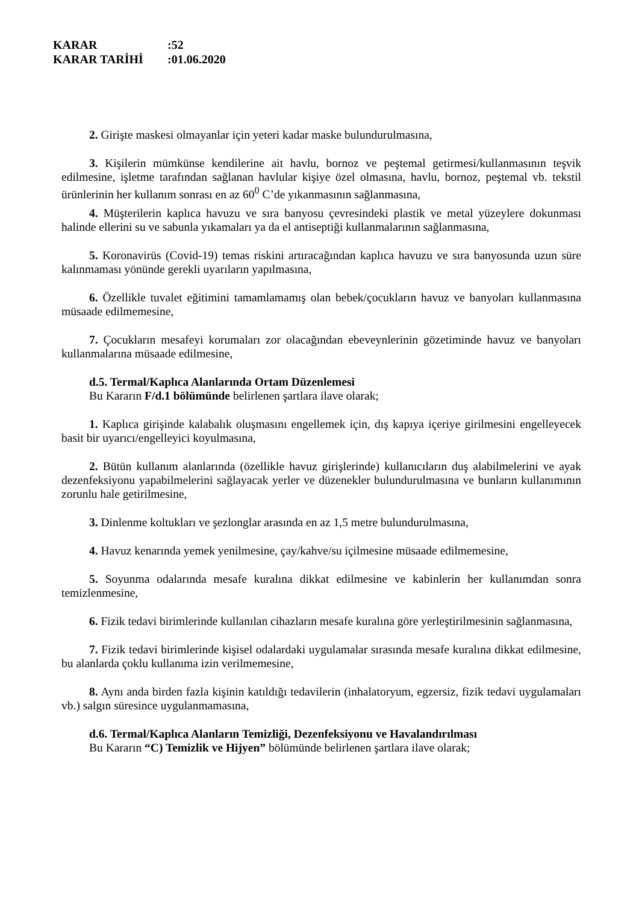KARAR:52
KARAR TARİHİ:01.06.2020
2. Girişte maskesi olmayanlar için yeteri kadar maske bulundurulmasına,
3. Kişilerin mümkünse kendilerine ait havlu, bornoz ve peştemal getirmesi/kullanmasının teşvik edilmesine, işletme tarafından sağlanan havlular kişiye özel olmasına, havlu, bornoz, peştemal vb. tekstil ürünlerinin her kullanım sonrası en az 60<sup>0</sup> C’de yıkanmasının sağlanmasına,
4. Müşterilerin kaplıca havuzu ve sıra banyosu çevresindeki plastik ve metal yüzeylere dokunması halinde ellerini su ve sabunla yıkamaları ya da el antiseptiği kullanmalarının sağlanmasına,
5. Koronavirüs (Covid-19) temas riskini artıracağından kaplıca havuzu ve sıra banyosunda uzun süre kalınmaması yönünde gerekli uyarıların yapılmasına,
6. Özellikle tuvalet eğitimini tamamlamamış olan bebek/çocukların havuz ve banyoları kullanmasına müsaade edilmemesine,
7. Çocukların mesafeyi korumaları zor olacağından ebeveynlerinin gözetiminde havuz ve banyoları kullanmalarına müsaade edilmesine,
d.5. Termal/Kaplıca Alanlarında Ortam Düzenlemesi
Bu Kararın F/d.1 bölümünde belirlenen şartlara ilave olarak;
1. Kaplıca girişinde kalabalık oluşmasını engellemek için, dış kapıya içeriye girilmesini engelleyecek basit bir uyarıcı/engelleyici koyulmasına,
2. Bütün kullanım alanlarında (özellikle havuz girişlerinde) kullanıcıların duş alabilmelerini ve ayak dezenfeksiyonu yapabilmelerini sağlayacak yerler ve düzenekler bulundurulmasına ve bunların kullanımının zorunlu hale getirilmesine,
3. Dinlenme koltukları ve şezlonglar arasında en az 1,5 metre bulundurulmasına,
4. Havuz kenarında yemek yenilmesine, çay/kahve/su içilmesine müsaade edilmemesine,
5. Soyunma odalarında mesafe kuralına dikkat edilmesine ve kabinlerin her kullanımdan sonra temizlenmesine,
6. Fizik tedavi birimlerinde kullanılan cihazların mesafe kuralına göre yerleştirilmesinin sağlanmasına,
7. Fizik tedavi birimlerinde kişisel odalardaki uygulamalar sırasında mesafe kuralına dikkat edilmesine, bu alanlarda çoklu kullanıma izin verilmemesine,
8. Aynı anda birden fazla kişinin katıldığı tedavilerin (inhalatoryum, egzersiz, fizik tedavi uygulamaları vb.) salgın süresince uygulanmamasına,
d.6. Termal/Kaplıca Alanların Temizliği, Dezenfeksiyonu ve Havalandırılması
Bu Kararın “C) Temizlik ve Hijyen” bölümünde belirlenen şartlara ilave olarak;